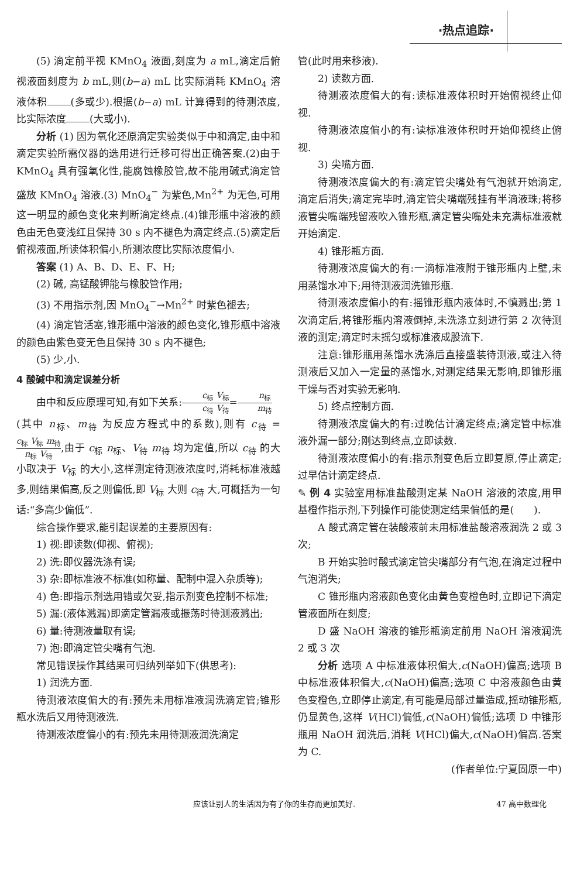·热点追踪·
(5) 滴定前平视 KMnO<sub>4</sub> 液面,刻度为 a mL,滴定后俯视液面刻度为 b mL,则(b−a) mL 比实际消耗 KMnO<sub>4</sub> 溶液体积 (多或少).根据(b−a) mL 计算得到的待测浓度,比实际浓度 (大或小).
分析 (1) 因为氧化还原滴定实验类似于中和滴定,由中和滴定实验所需仪器的选用进行迁移可得出正确答案.(2)由于 KMnO<sub>4</sub> 具有强氧化性,能腐蚀橡胶管,故不能用碱式滴定管盛放 KMnO<sub>4</sub> 溶液.(3) MnO<sub>4</sub><sup>−</sup> 为紫色,Mn<sup>2+</sup> 为无色,可用这一明显的颜色变化来判断滴定终点.(4)锥形瓶中溶液的颜色由无色变浅红且保持 30 s 内不褪色为滴定终点.(5)滴定后俯视液面,所读体积偏小,所测浓度比实际浓度偏小.
答案 (1) A、B、D、E、F、H;
(2) 碱, 高锰酸钾能与橡胶管作用;
(3) 不用指示剂,因 MnO<sub>4</sub><sup>−</sup>→Mn<sup>2+</sup> 时紫色褪去;
(4) 滴定管活塞,锥形瓶中溶液的颜色变化,锥形瓶中溶液的颜色由紫色变无色且保持 30 s 内不褪色;
(5) 少,小.
4 酸碱中和滴定误差分析
由中和反应原理可知,有如下关系:c<sub>标</sub> V<sub>标</sub> c<sub>待</sub> V<sub>待</sub>=n<sub>标</sub> m<sub>待</sub>
(其中 n<sub>标</sub>、m<sub>待</sub> 为反应方程式中的系数),则有 c<sub>待</sub> = c<sub>标</sub> V<sub>标</sub> m<sub>待</sub> n<sub>标</sub> V<sub>待</sub>,由于 c<sub>标</sub> n<sub>标</sub>、V<sub>待</sub> m<sub>待</sub> 均为定值,所以 c<sub>待</sub> 的大小取决于 V<sub>标</sub> 的大小,这样测定待测液浓度时,消耗标准液越多,则结果偏高,反之则偏低,即 V<sub>标</sub> 大则 c<sub>待</sub> 大,可概括为一句话:“多高少偏低”.
综合操作要求,能引起误差的主要原因有:
1) 视:即读数(仰视、俯视);
2) 洗:即仪器洗涤有误;
3) 杂:即标准液不标准(如称量、配制中混入杂质等);
4) 色:即指示剂选用错或欠妥,指示剂变色控制不标准;
5) 漏:(液体溅漏)即滴定管漏液或振荡时待测液溅出;
6) 量:待测液量取有误;
7) 泡:即滴定管尖嘴有气泡.
常见错误操作其结果可归纳列举如下(供思考):
1) 润洗方面.
待测液浓度偏大的有:预先未用标准液润洗滴定管;锥形瓶水洗后又用待测液洗.
待测液浓度偏小的有:预先未用待测液润洗滴定
管(此时用来移液).
2) 读数方面.
待测液浓度偏大的有:读标准液体积时开始俯视终止仰视.
待测液浓度偏小的有:读标准液体积时开始仰视终止俯视.
3) 尖嘴方面.
待测液浓度偏大的有:滴定管尖嘴处有气泡就开始滴定,滴定后消失;滴定完毕时,滴定管尖嘴端残挂有半滴液珠;将移液管尖嘴端残留液吹入锥形瓶,滴定管尖嘴处未充满标准液就开始滴定.
4) 锥形瓶方面.
待测液浓度偏大的有:一滴标准液附于锥形瓶内上壁,未用蒸馏水冲下;用待测液润洗锥形瓶.
待测液浓度偏小的有:摇锥形瓶内液体时,不慎溅出;第 1 次滴定后,将锥形瓶内溶液倒掉,未洗涤立刻进行第 2 次待测液的测定;滴定时未摇匀或标准液成股流下.
注意:锥形瓶用蒸馏水洗涤后直接盛装待测液,或注入待测液后又加入一定量的蒸馏水,对测定结果无影响,即锥形瓶干燥与否对实验无影响.
5) 终点控制方面.
待测液浓度偏大的有:过晚估计滴定终点;滴定管中标准液外漏一部分;刚达到终点,立即读数.
待测液浓度偏小的有:指示剂变色后立即复原,停止滴定;过早估计滴定终点.
✎ 例 4 实验室用标准盐酸测定某 NaOH 溶液的浓度,用甲基橙作指示剂,下列操作可能使测定结果偏低的是(　　).
A 酸式滴定管在装酸液前未用标准盐酸溶液润洗 2 或 3 次;
B 开始实验时酸式滴定管尖嘴部分有气泡,在滴定过程中气泡消失;
C 锥形瓶内溶液颜色变化由黄色变橙色时,立即记下滴定管液面所在刻度;
D 盛 NaOH 溶液的锥形瓶滴定前用 NaOH 溶液润洗 2 或 3 次
分析 选项 A 中标准液体积偏大,c(NaOH)偏高;选项 B 中标准液体积偏大,c(NaOH)偏高;选项 C 中溶液颜色由黄色变橙色,立即停止滴定,有可能是局部过量造成,摇动锥形瓶,仍显黄色,这样 V(HCl)偏低,c(NaOH)偏低;选项 D 中锥形瓶用 NaOH 润洗后,消耗 V(HCl)偏大,c(NaOH)偏高.答案为 C.
(作者单位:宁夏固原一中)
应该让别人的生活因为有了你的生存而更加美好. 47 高中数理化